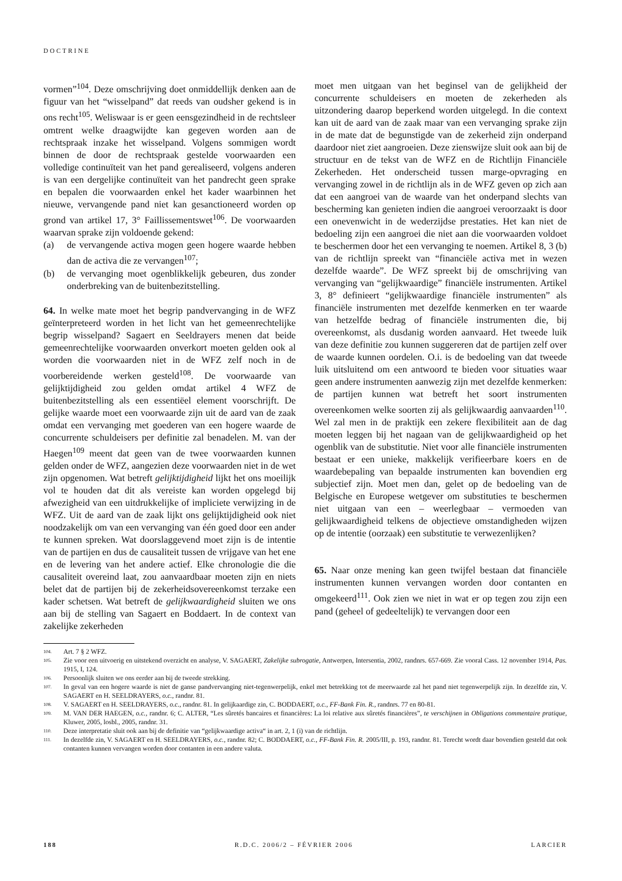DOCTRINE
vormen”<sup>104</sup>. Deze omschrijving doet onmiddellijk denken aan de figuur van het “wisselpand” dat reeds van oudsher gekend is in ons recht<sup>105</sup>. Weliswaar is er geen eensgezindheid in de rechtsleer omtrent welke draagwijdte kan gegeven worden aan de rechtspraak inzake het wisselpand. Volgens sommigen wordt binnen de door de rechtspraak gestelde voorwaarden een volledige continuïteit van het pand gerealiseerd, volgens anderen is van een dergelijke continuïteit van het pandrecht geen sprake en bepalen die voorwaarden enkel het kader waarbinnen het nieuwe, vervangende pand niet kan gesanctioneerd worden op grond van artikel 17, 3° Faillissementswet<sup>106</sup>. De voorwaarden waarvan sprake zijn voldoende gekend:
(a) de vervangende activa mogen geen hogere waarde hebben dan de activa die ze vervangen<sup>107</sup>;
(b) de vervanging moet ogenblikkelijk gebeuren, dus zonder onderbreking van de buitenbezitstelling.
64. In welke mate moet het begrip pandvervanging in de WFZ geïnterpreteerd worden in het licht van het gemeenrechtelijke begrip wisselpand? Sagaert en Seeldrayers menen dat beide gemeenrechtelijke voorwaarden onverkort moeten gelden ook al worden die voorwaarden niet in de WFZ zelf noch in de voorbereidende werken gesteld<sup>108</sup>. De voorwaarde van gelijktijdigheid zou gelden omdat artikel 4 WFZ de buitenbezitstelling als een essentiëel element voorschrijft. De gelijke waarde moet een voorwaarde zijn uit de aard van de zaak omdat een vervanging met goederen van een hogere waarde de concurrente schuldeisers per definitie zal benadelen. M. van der Haegen<sup>109</sup> meent dat geen van de twee voorwaarden kunnen gelden onder de WFZ, aangezien deze voorwaarden niet in de wet zijn opgenomen. Wat betreft gelijktijdigheid lijkt het ons moeilijk vol te houden dat dit als vereiste kan worden opgelegd bij afwezigheid van een uitdrukkelijke of impliciete verwijzing in de WFZ. Uit de aard van de zaak lijkt ons gelijktijdigheid ook niet noodzakelijk om van een vervanging van één goed door een ander te kunnen spreken. Wat doorslaggevend moet zijn is de intentie van de partijen en dus de causaliteit tussen de vrijgave van het ene en de levering van het andere actief. Elke chronologie die die causaliteit overeind laat, zou aanvaardbaar moeten zijn en niets belet dat de partijen bij de zekerheidsovereenkomst terzake een kader schetsen. Wat betreft de gelijkwaardigheid sluiten we ons aan bij de stelling van Sagaert en Boddaert. In de context van zakelijke zekerheden
moet men uitgaan van het beginsel van de gelijkheid der concurrente schuldeisers en moeten de zekerheden als uitzondering daarop beperkend worden uitgelegd. In die context kan uit de aard van de zaak maar van een vervanging sprake zijn in de mate dat de begunstigde van de zekerheid zijn onderpand daardoor niet ziet aangroeien. Deze zienswijze sluit ook aan bij de structuur en de tekst van de WFZ en de Richtlijn Financiële Zekerheden. Het onderscheid tussen marge-opvraging en vervanging zowel in de richtlijn als in de WFZ geven op zich aan dat een aangroei van de waarde van het onderpand slechts van bescherming kan genieten indien die aangroei veroorzaakt is door een onevenwicht in de wederzijdse prestaties. Het kan niet de bedoeling zijn een aangroei die niet aan die voorwaarden voldoet te beschermen door het een vervanging te noemen. Artikel 8, 3 (b) van de richtlijn spreekt van “financiële activa met in wezen dezelfde waarde”. De WFZ spreekt bij de omschrijving van vervanging van “gelijkwaardige” financiële instrumenten. Artikel 3, 8° definieert “gelijkwaardige financiële instrumenten” als financiële instrumenten met dezelfde kenmerken en ter waarde van hetzelfde bedrag of financiële instrumenten die, bij overeenkomst, als dusdanig worden aanvaard. Het tweede luik van deze definitie zou kunnen suggereren dat de partijen zelf over de waarde kunnen oordelen. O.i. is de bedoeling van dat tweede luik uitsluitend om een antwoord te bieden voor situaties waar geen andere instrumenten aanwezig zijn met dezelfde kenmerken: de partijen kunnen wat betreft het soort instrumenten overeenkomen welke soorten zij als gelijkwaardig aanvaarden<sup>110</sup>. Wel zal men in de praktijk een zekere flexibiliteit aan de dag moeten leggen bij het nagaan van de gelijkwaardigheid op het ogenblik van de substitutie. Niet voor alle financiële instrumenten bestaat er een unieke, makkelijk verifieerbare koers en de waardebepaling van bepaalde instrumenten kan bovendien erg subjectief zijn. Moet men dan, gelet op de bedoeling van de Belgische en Europese wetgever om substituties te beschermen niet uitgaan van een – weerlegbaar – vermoeden van gelijkwaardigheid telkens de objectieve omstandigheden wijzen op de intentie (oorzaak) een substitutie te verwezenlijken?
65. Naar onze mening kan geen twijfel bestaan dat financiële instrumenten kunnen vervangen worden door contanten en omgekeerd<sup>111</sup>. Ook zien we niet in wat er op tegen zou zijn een pand (geheel of gedeeltelijk) te vervangen door een
<sup>104.</sup> Art. 7 § 2 WFZ.
<sup>105.</sup> Zie voor een uitvoerig en uitstekend overzicht en analyse, V. SAGAERT, Zakelijke subrogatie, Antwerpen, Intersentia, 2002, randnrs. 657-669. Zie vooral Cass. 12 november 1914, Pas. 1915, I, 124.
<sup>106.</sup> Persoonlijk sluiten we ons eerder aan bij de tweede strekking.
<sup>107.</sup> In geval van een hogere waarde is niet de ganse pandvervanging niet-tegenwerpelijk, enkel met betrekking tot de meerwaarde zal het pand niet tegenwerpelijk zijn. In dezelfde zin, V. SAGAERT en H. SEELDRAYERS, o.c., randnr. 81.
<sup>108.</sup> V. SAGAERT en H. SEELDRAYERS, o.c., randnr. 81. In gelijkaardige zin, C. BODDAERT, o.c., FF-Bank Fin. R., randnrs. 77 en 80-81.
<sup>109.</sup> M. VAN DER HAEGEN, o.c., randnr. 6; C. ALTER, “Les sûretés bancaires et financières: La loi relative aux sûretés financières”, te verschijnen in Obligations commentaire pratique, Kluwer, 2005, losbl., 2005, randnr. 31.
<sup>110.</sup> Deze interpretatie sluit ook aan bij de definitie van “gelijkwaardige activa“ in art. 2, 1 (i) van de richtlijn.
<sup>111.</sup> In dezelfde zin, V. SAGAERT en H. SEELDRAYERS, o.c., randnr. 82; C. BODDAERT, o.c., FF-Bank Fin. R. 2005/III, p. 193, randnr. 81. Terecht wordt daar bovendien gesteld dat ook contanten kunnen vervangen worden door contanten in een andere valuta.
188 R.D.C. 2006/2 – FÉVRIER 2006 LARCIER